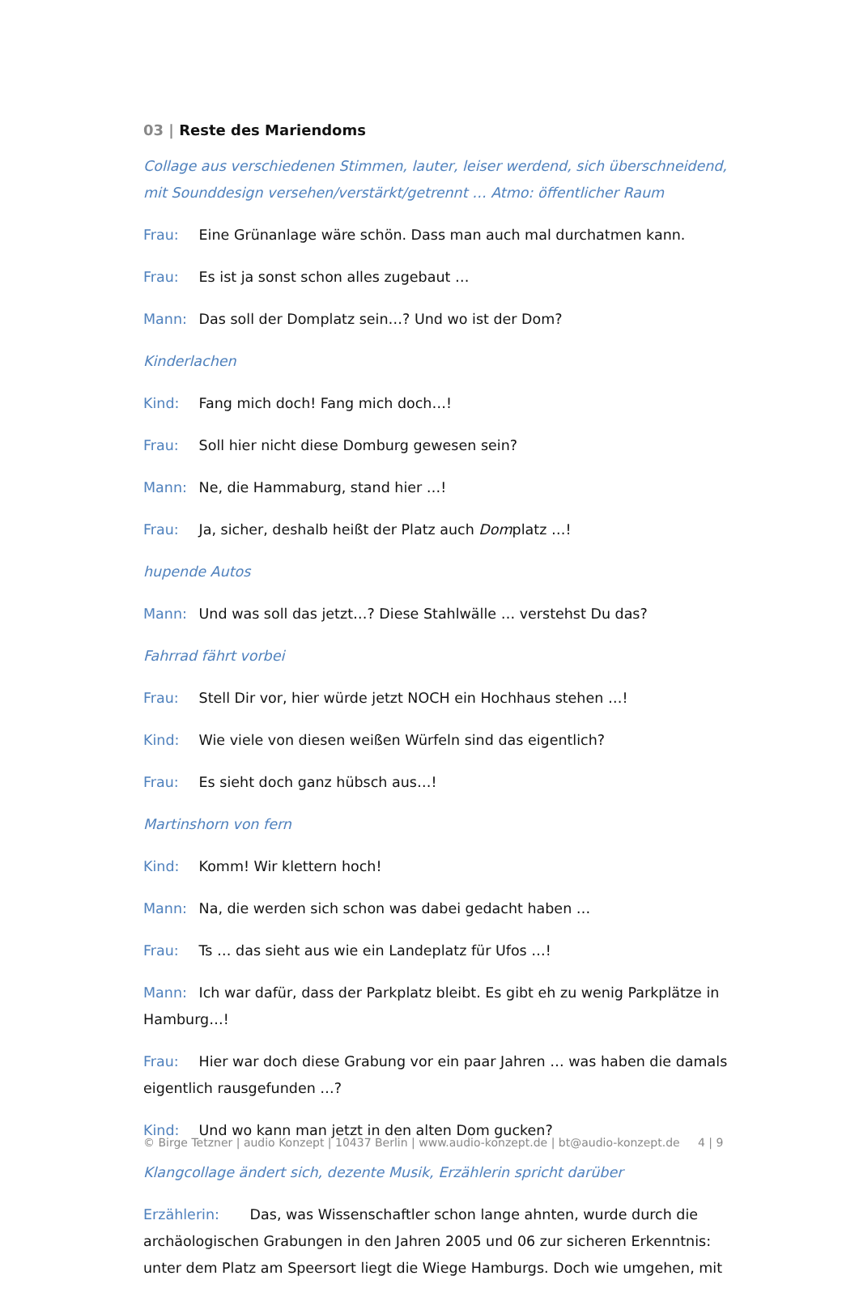03 | Reste des Mariendoms
Collage aus verschiedenen Stimmen, lauter, leiser werdend, sich überschneidend, mit Sounddesign versehen/verstärkt/getrennt … Atmo: öffentlicher Raum
Frau: Eine Grünanlage wäre schön. Dass man auch mal durchatmen kann.
Frau: Es ist ja sonst schon alles zugebaut …
Mann: Das soll der Domplatz sein…? Und wo ist der Dom?
Kinderlachen
Kind: Fang mich doch! Fang mich doch…!
Frau: Soll hier nicht diese Domburg gewesen sein?
Mann: Ne, die Hammaburg, stand hier …!
Frau: Ja, sicher, deshalb heißt der Platz auch Domplatz …!
hupende Autos
Mann: Und was soll das jetzt…? Diese Stahlwälle … verstehst Du das?
Fahrrad fährt vorbei
Frau: Stell Dir vor, hier würde jetzt NOCH ein Hochhaus stehen …!
Kind: Wie viele von diesen weißen Würfeln sind das eigentlich?
Frau: Es sieht doch ganz hübsch aus…!
Martinshorn von fern
Kind: Komm! Wir klettern hoch!
Mann: Na, die werden sich schon was dabei gedacht haben …
Frau: Ts … das sieht aus wie ein Landeplatz für Ufos …!
Mann: Ich war dafür, dass der Parkplatz bleibt. Es gibt eh zu wenig Parkplätze in Hamburg…!
Frau: Hier war doch diese Grabung vor ein paar Jahren … was haben die damals eigentlich rausgefunden …?
Kind: Und wo kann man jetzt in den alten Dom gucken?
Klangcollage ändert sich, dezente Musik, Erzählerin spricht darüber
Erzählerin: Das, was Wissenschaftler schon lange ahnten, wurde durch die archäologischen Grabungen in den Jahren 2005 und 06 zur sicheren Erkenntnis: unter dem Platz am Speersort liegt die Wiege Hamburgs. Doch wie umgehen, mit
© Birge Tetzner | audio Konzept | 10437 Berlin | www.audio-konzept.de | bt@audio-konzept.de 4 | 9